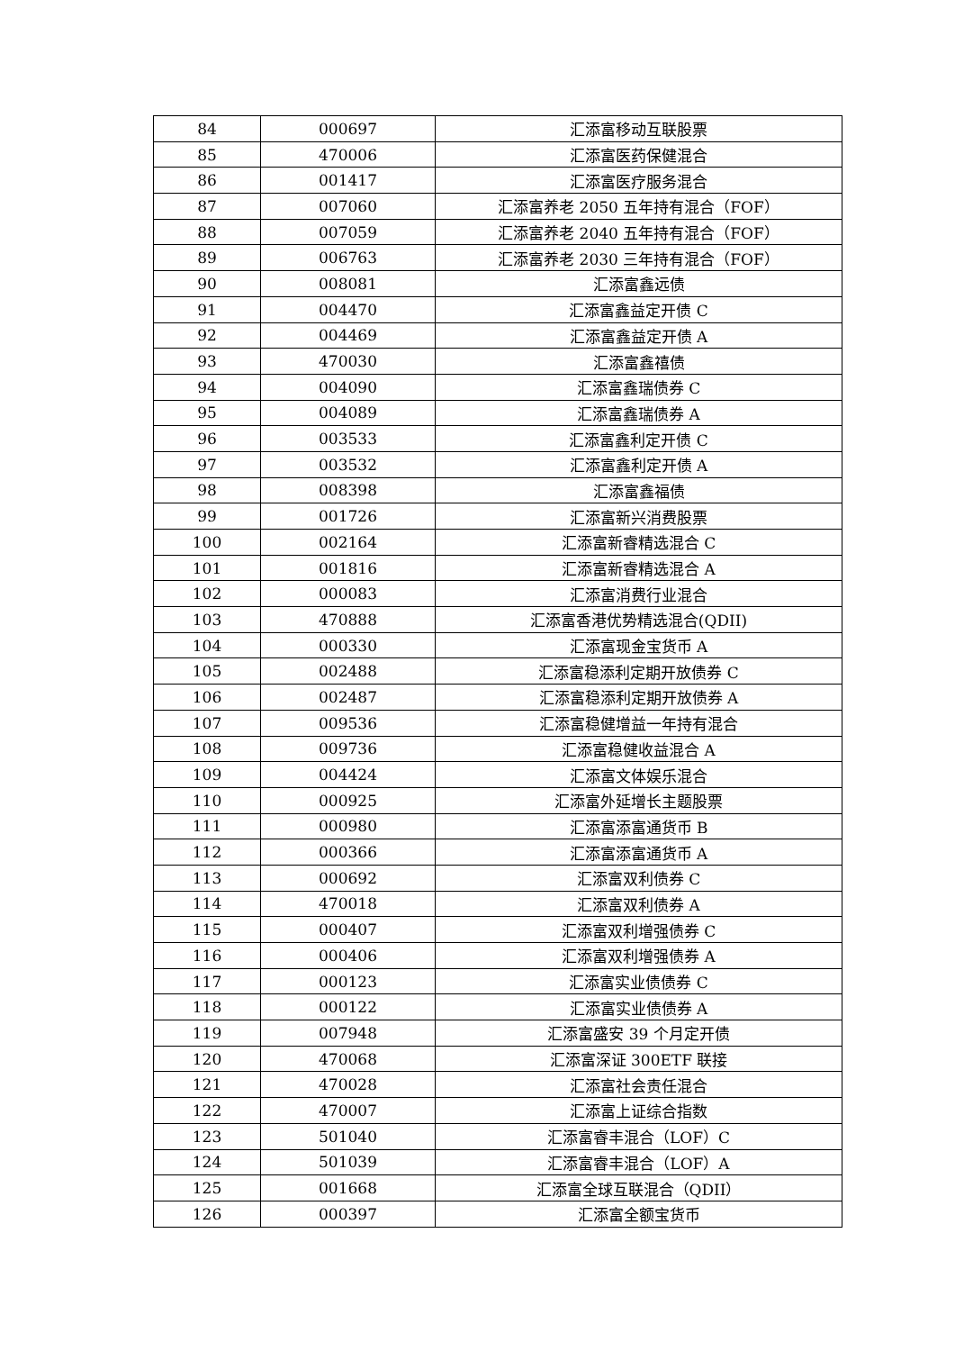| 84 | 000697 | 汇添富移动互联股票 |
| 85 | 470006 | 汇添富医药保健混合 |
| 86 | 001417 | 汇添富医疗服务混合 |
| 87 | 007060 | 汇添富养老 2050 五年持有混合（FOF） |
| 88 | 007059 | 汇添富养老 2040 五年持有混合（FOF） |
| 89 | 006763 | 汇添富养老 2030 三年持有混合（FOF） |
| 90 | 008081 | 汇添富鑫远债 |
| 91 | 004470 | 汇添富鑫益定开债 C |
| 92 | 004469 | 汇添富鑫益定开债 A |
| 93 | 470030 | 汇添富鑫禧债 |
| 94 | 004090 | 汇添富鑫瑞债券 C |
| 95 | 004089 | 汇添富鑫瑞债券 A |
| 96 | 003533 | 汇添富鑫利定开债 C |
| 97 | 003532 | 汇添富鑫利定开债 A |
| 98 | 008398 | 汇添富鑫福债 |
| 99 | 001726 | 汇添富新兴消费股票 |
| 100 | 002164 | 汇添富新睿精选混合 C |
| 101 | 001816 | 汇添富新睿精选混合 A |
| 102 | 000083 | 汇添富消费行业混合 |
| 103 | 470888 | 汇添富香港优势精选混合(QDII) |
| 104 | 000330 | 汇添富现金宝货币 A |
| 105 | 002488 | 汇添富稳添利定期开放债券 C |
| 106 | 002487 | 汇添富稳添利定期开放债券 A |
| 107 | 009536 | 汇添富稳健增益一年持有混合 |
| 108 | 009736 | 汇添富稳健收益混合 A |
| 109 | 004424 | 汇添富文体娱乐混合 |
| 110 | 000925 | 汇添富外延增长主题股票 |
| 111 | 000980 | 汇添富添富通货币 B |
| 112 | 000366 | 汇添富添富通货币 A |
| 113 | 000692 | 汇添富双利债券 C |
| 114 | 470018 | 汇添富双利债券 A |
| 115 | 000407 | 汇添富双利增强债券 C |
| 116 | 000406 | 汇添富双利增强债券 A |
| 117 | 000123 | 汇添富实业债债券 C |
| 118 | 000122 | 汇添富实业债债券 A |
| 119 | 007948 | 汇添富盛安 39 个月定开债 |
| 120 | 470068 | 汇添富深证 300ETF 联接 |
| 121 | 470028 | 汇添富社会责任混合 |
| 122 | 470007 | 汇添富上证综合指数 |
| 123 | 501040 | 汇添富睿丰混合（LOF）C |
| 124 | 501039 | 汇添富睿丰混合（LOF）A |
| 125 | 001668 | 汇添富全球互联混合（QDII） |
| 126 | 000397 | 汇添富全额宝货币 |